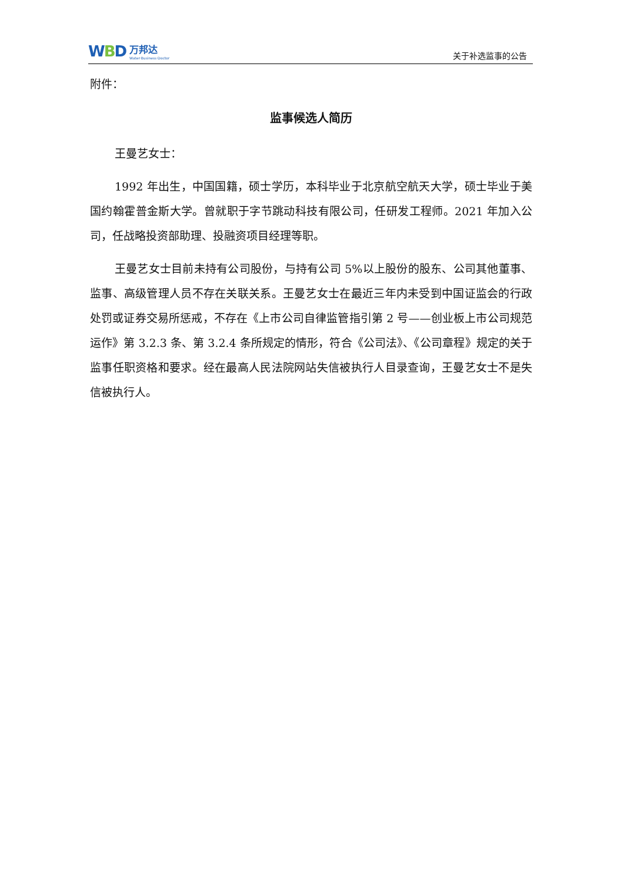WBD
万邦达
Water·Business·Doctor
关于补选监事的公告
附件：
监事候选人简历
王曼艺女士：
1992 年出生，中国国籍，硕士学历，本科毕业于北京航空航天大学，硕士毕业于美国约翰霍普金斯大学。曾就职于字节跳动科技有限公司，任研发工程师。2021 年加入公司，任战略投资部助理、投融资项目经理等职。
王曼艺女士目前未持有公司股份，与持有公司 5%以上股份的股东、公司其他董事、监事、高级管理人员不存在关联关系。王曼艺女士在最近三年内未受到中国证监会的行政处罚或证券交易所惩戒，不存在《上市公司自律监管指引第 2 号——创业板上市公司规范运作》第 3.2.3 条、第 3.2.4 条所规定的情形，符合《公司法》、《公司章程》规定的关于监事任职资格和要求。经在最高人民法院网站失信被执行人目录查询，王曼艺女士不是失信被执行人。